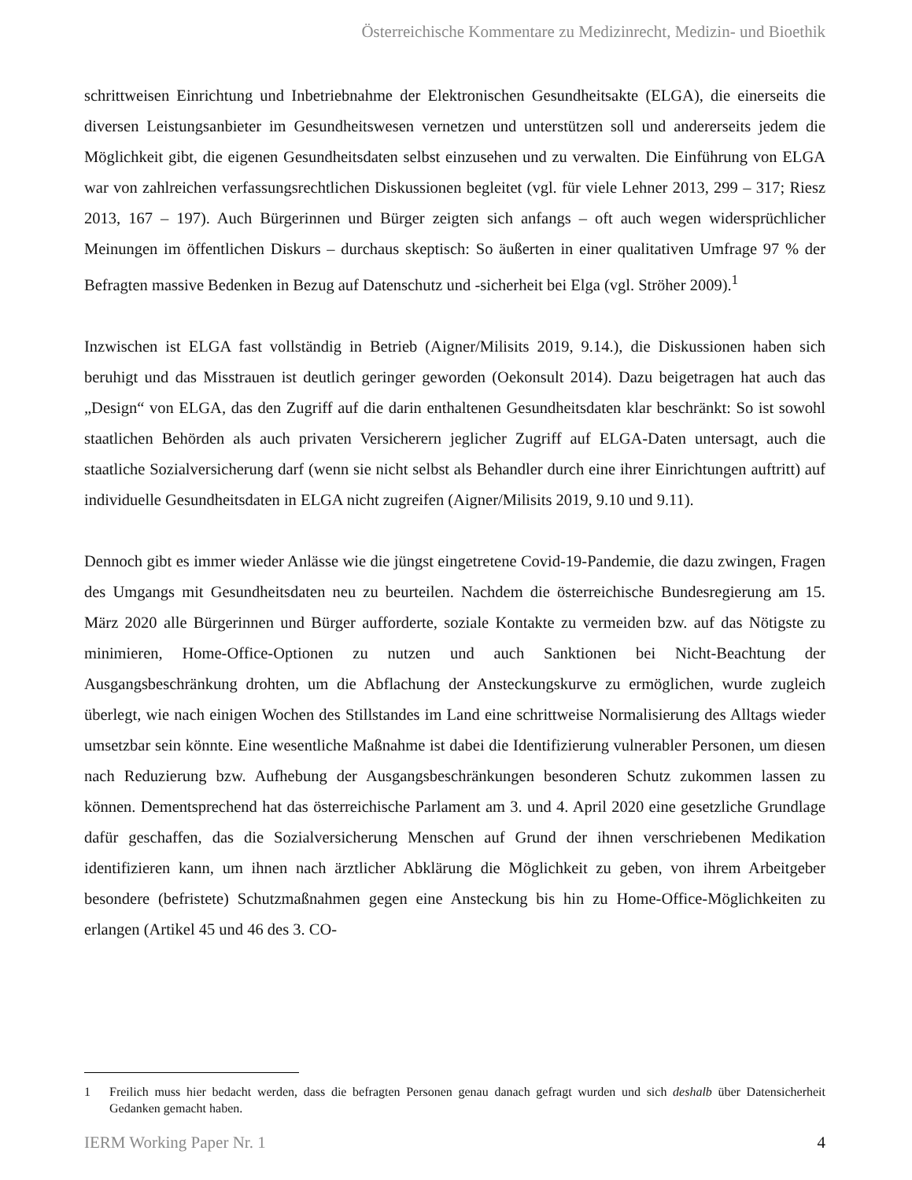Österreichische Kommentare zu Medizinrecht, Medizin- und Bioethik
schrittweisen Einrichtung und Inbetriebnahme der Elektronischen Gesundheitsakte (ELGA), die einerseits die diversen Leistungsanbieter im Gesundheitswesen vernetzen und unterstützen soll und andererseits jedem die Möglichkeit gibt, die eigenen Gesundheitsdaten selbst einzusehen und zu verwalten. Die Einführung von ELGA war von zahlreichen verfassungsrechtlichen Diskussionen begleitet (vgl. für viele Lehner 2013, 299 – 317; Riesz 2013, 167 – 197). Auch Bürgerinnen und Bürger zeigten sich anfangs – oft auch wegen widersprüchlicher Meinungen im öffentlichen Diskurs – durchaus skeptisch: So äußerten in einer qualitativen Umfrage 97 % der Befragten massive Bedenken in Bezug auf Datenschutz und -sicherheit bei Elga (vgl. Ströher 2009).<sup>1</sup>
Inzwischen ist ELGA fast vollständig in Betrieb (Aigner/Milisits 2019, 9.14.), die Diskussionen haben sich beruhigt und das Misstrauen ist deutlich geringer geworden (Oekonsult 2014). Dazu beigetragen hat auch das „Design“ von ELGA, das den Zugriff auf die darin enthaltenen Gesundheitsdaten klar beschränkt: So ist sowohl staatlichen Behörden als auch privaten Versicherern jeglicher Zugriff auf ELGA-Daten untersagt, auch die staatliche Sozialversicherung darf (wenn sie nicht selbst als Behandler durch eine ihrer Einrichtungen auftritt) auf individuelle Gesundheitsdaten in ELGA nicht zugreifen (Aigner/Milisits 2019, 9.10 und 9.11).
Dennoch gibt es immer wieder Anlässe wie die jüngst eingetretene Covid-19-Pandemie, die dazu zwingen, Fragen des Umgangs mit Gesundheitsdaten neu zu beurteilen. Nachdem die österreichische Bundesregierung am 15. März 2020 alle Bürgerinnen und Bürger aufforderte, soziale Kontakte zu vermeiden bzw. auf das Nötigste zu minimieren, Home-Office-Optionen zu nutzen und auch Sanktionen bei Nicht-Beachtung der Ausgangsbeschränkung drohten, um die Abflachung der Ansteckungskurve zu ermöglichen, wurde zugleich überlegt, wie nach einigen Wochen des Stillstandes im Land eine schrittweise Normalisierung des Alltags wieder umsetzbar sein könnte. Eine wesentliche Maßnahme ist dabei die Identifizierung vulnerabler Personen, um diesen nach Reduzierung bzw. Aufhebung der Ausgangsbeschränkungen besonderen Schutz zukommen lassen zu können. Dementsprechend hat das österreichische Parlament am 3. und 4. April 2020 eine gesetzliche Grundlage dafür geschaffen, das die Sozialversicherung Menschen auf Grund der ihnen verschriebenen Medikation identifizieren kann, um ihnen nach ärztlicher Abklärung die Möglichkeit zu geben, von ihrem Arbeitgeber besondere (befristete) Schutzmaßnahmen gegen eine Ansteckung bis hin zu Home-Office-Möglichkeiten zu erlangen (Artikel 45 und 46 des 3. CO-
1 Freilich muss hier bedacht werden, dass die befragten Personen genau danach gefragt wurden und sich deshalb über Datensicherheit Gedanken gemacht haben.
IERM Working Paper Nr. 1 4